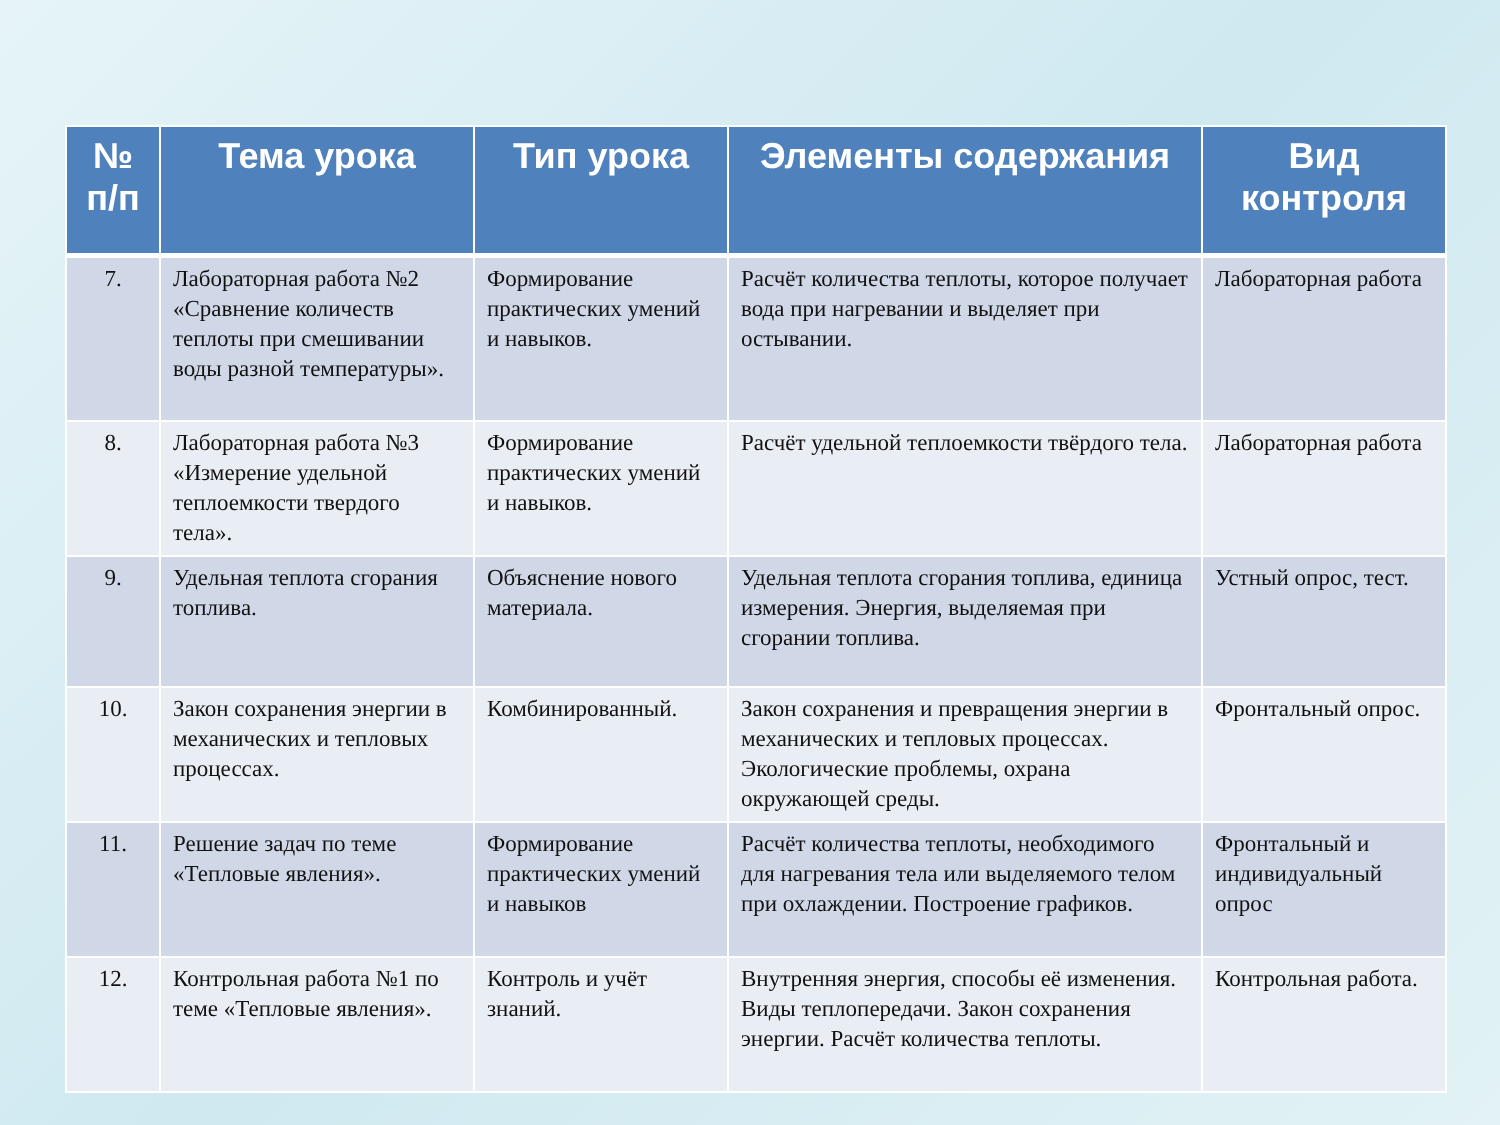| № п/п | Тема урока | Тип урока | Элементы содержания | Вид контроля |
| --- | --- | --- | --- | --- |
| 7. | Лабораторная работа №2 «Сравнение количеств теплоты при смешивании воды разной температуры». | Формирование практических умений и навыков. | Расчёт количества теплоты, которое получает вода при нагревании и выделяет при остывании. | Лабораторная работа |
| 8. | Лабораторная работа №3 «Измерение удельной теплоемкости твердого тела». | Формирование практических умений и навыков. | Расчёт удельной теплоемкости твёрдого тела. | Лабораторная работа |
| 9. | Удельная теплота сгорания топлива. | Объяснение нового материала. | Удельная теплота сгорания топлива, единица измерения. Энергия, выделяемая при сгорании топлива. | Устный опрос, тест. |
| 10. | Закон сохранения энергии в механических и тепловых процессах. | Комбинированный. | Закон сохранения и превращения энергии в механических и тепловых процессах. Экологические проблемы, охрана окружающей среды. | Фронтальный опрос. |
| 11. | Решение задач по теме «Тепловые явления». | Формирование практических умений и навыков | Расчёт количества теплоты, необходимого для нагревания тела или выделяемого телом при охлаждении. Построение графиков. | Фронтальный и индивидуальный опрос |
| 12. | Контрольная работа №1 по теме «Тепловые явления». | Контроль и учёт знаний. | Внутренняя энергия, способы её изменения. Виды теплопередачи. Закон сохранения энергии. Расчёт количества теплоты. | Контрольная работа. |